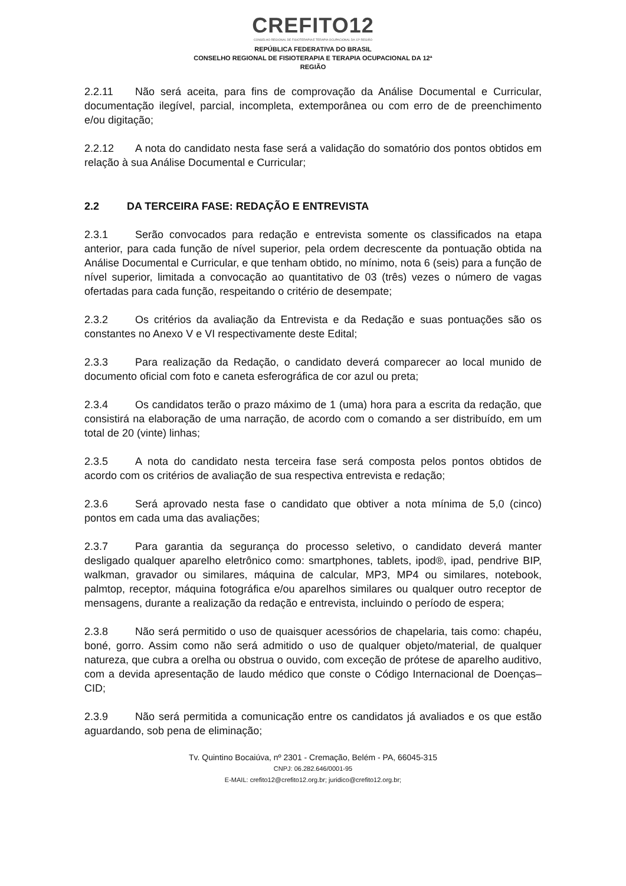CREFITO12
CONSELHO REGIONAL DE FISIOTERAPIA E TERAPIA OCUPACIONAL DA 12ª REGIÃO
REPÚBLICA FEDERATIVA DO BRASIL
CONSELHO REGIONAL DE FISIOTERAPIA E TERAPIA OCUPACIONAL DA 12ª
REGIÃO
2.2.11 Não será aceita, para fins de comprovação da Análise Documental e Curricular, documentação ilegível, parcial, incompleta, extemporânea ou com erro de de preenchimento e/ou digitação;
2.2.12 A nota do candidato nesta fase será a validação do somatório dos pontos obtidos em relação à sua Análise Documental e Curricular;
2.2 DA TERCEIRA FASE: REDAÇÃO E ENTREVISTA
2.3.1 Serão convocados para redação e entrevista somente os classificados na etapa anterior, para cada função de nível superior, pela ordem decrescente da pontuação obtida na Análise Documental e Curricular, e que tenham obtido, no mínimo, nota 6 (seis) para a função de nível superior, limitada a convocação ao quantitativo de 03 (três) vezes o número de vagas ofertadas para cada função, respeitando o critério de desempate;
2.3.2 Os critérios da avaliação da Entrevista e da Redação e suas pontuações são os constantes no Anexo V e VI respectivamente deste Edital;
2.3.3 Para realização da Redação, o candidato deverá comparecer ao local munido de documento oficial com foto e caneta esferográfica de cor azul ou preta;
2.3.4 Os candidatos terão o prazo máximo de 1 (uma) hora para a escrita da redação, que consistirá na elaboração de uma narração, de acordo com o comando a ser distribuído, em um total de 20 (vinte) linhas;
2.3.5 A nota do candidato nesta terceira fase será composta pelos pontos obtidos de acordo com os critérios de avaliação de sua respectiva entrevista e redação;
2.3.6 Será aprovado nesta fase o candidato que obtiver a nota mínima de 5,0 (cinco) pontos em cada uma das avaliações;
2.3.7 Para garantia da segurança do processo seletivo, o candidato deverá manter desligado qualquer aparelho eletrônico como: smartphones, tablets, ipod®, ipad, pendrive BIP, walkman, gravador ou similares, máquina de calcular, MP3, MP4 ou similares, notebook, palmtop, receptor, máquina fotográfica e/ou aparelhos similares ou qualquer outro receptor de mensagens, durante a realização da redação e entrevista, incluindo o período de espera;
2.3.8 Não será permitido o uso de quaisquer acessórios de chapelaria, tais como: chapéu, boné, gorro. Assim como não será admitido o uso de qualquer objeto/material, de qualquer natureza, que cubra a orelha ou obstrua o ouvido, com exceção de prótese de aparelho auditivo, com a devida apresentação de laudo médico que conste o Código Internacional de Doenças– CID;
2.3.9 Não será permitida a comunicação entre os candidatos já avaliados e os que estão aguardando, sob pena de eliminação;
Tv. Quintino Bocaiúva, nº 2301 - Cremação, Belém - PA, 66045-315
CNPJ: 06.282.646/0001-95
E-MAIL: crefito12@crefito12.org.br; juridico@crefito12.org.br;